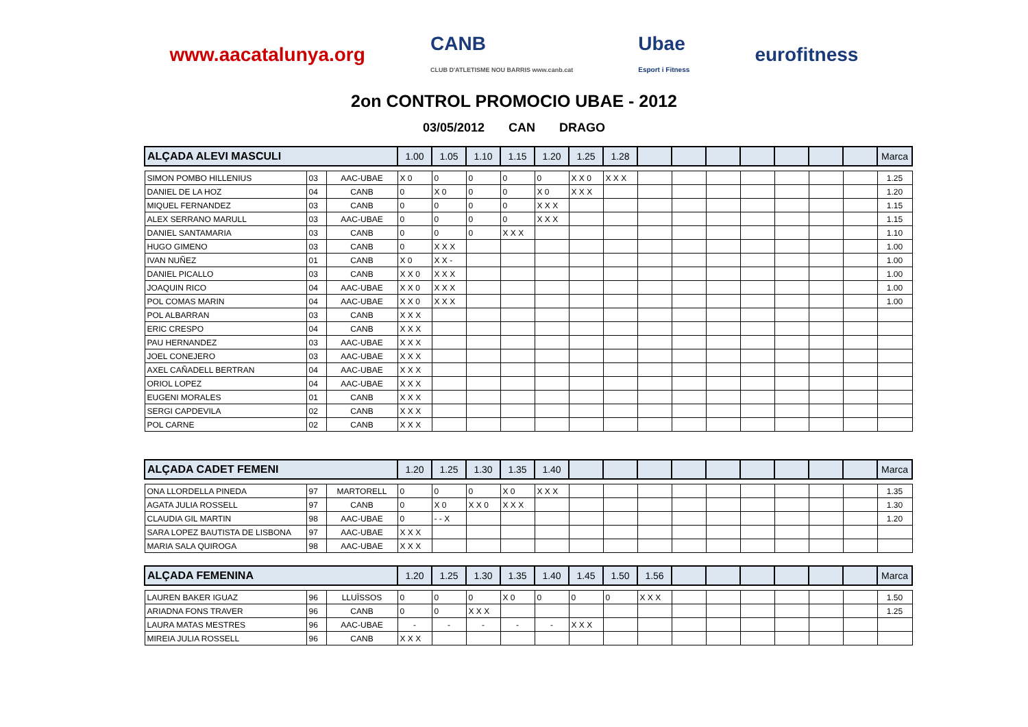www.aacatalunya.org
CANB
CLUB D'ATLETISME NOU BARRIS www.canb.cat
Ubae
Esport i Fitness
eurofitness
2on CONTROL PROMOCIO UBAE - 2012
03/05/2012 CAN DRAGO
| ALÇADA ALEVI MASCULI | | | 1.00 | 1.05 | 1.10 | 1.15 | 1.20 | 1.25 | 1.28 | | | | | | | | Marca |
| --- | --- | --- | --- | --- | --- | --- | --- | --- | --- | --- | --- | --- | --- | --- | --- | --- | --- |
| SIMON POMBO HILLENIUS | 03 | AAC-UBAE | X 0 | 0 | 0 | 0 | 0 | X X 0 | X X X | | | | | | | | 1.25 |
| DANIEL DE LA HOZ | 04 | CANB | 0 | X 0 | 0 | 0 | X 0 | X X X | | | | | | | | | 1.20 |
| MIQUEL FERNANDEZ | 03 | CANB | 0 | 0 | 0 | 0 | X X X | | | | | | | | | | 1.15 |
| ALEX SERRANO MARULL | 03 | AAC-UBAE | 0 | 0 | 0 | 0 | X X X | | | | | | | | | | 1.15 |
| DANIEL SANTAMARIA | 03 | CANB | 0 | 0 | 0 | X X X | | | | | | | | | | | 1.10 |
| HUGO GIMENO | 03 | CANB | 0 | X X X | | | | | | | | | | | | | 1.00 |
| IVAN NUÑEZ | 01 | CANB | X 0 | X X - | | | | | | | | | | | | | 1.00 |
| DANIEL PICALLO | 03 | CANB | X X 0 | X X X | | | | | | | | | | | | | 1.00 |
| JOAQUIN RICO | 04 | AAC-UBAE | X X 0 | X X X | | | | | | | | | | | | | 1.00 |
| POL COMAS MARIN | 04 | AAC-UBAE | X X 0 | X X X | | | | | | | | | | | | | 1.00 |
| POL ALBARRAN | 03 | CANB | X X X | | | | | | | | | | | | | | |
| ERIC CRESPO | 04 | CANB | X X X | | | | | | | | | | | | | | |
| PAU HERNANDEZ | 03 | AAC-UBAE | X X X | | | | | | | | | | | | | | |
| JOEL CONEJERO | 03 | AAC-UBAE | X X X | | | | | | | | | | | | | | |
| AXEL CAÑADELL BERTRAN | 04 | AAC-UBAE | X X X | | | | | | | | | | | | | | |
| ORIOL LOPEZ | 04 | AAC-UBAE | X X X | | | | | | | | | | | | | | |
| EUGENI MORALES | 01 | CANB | X X X | | | | | | | | | | | | | | |
| SERGI CAPDEVILA | 02 | CANB | X X X | | | | | | | | | | | | | | |
| POL CARNE | 02 | CANB | X X X | | | | | | | | | | | | | | |
| ALÇADA CADET FEMENI | | | 1.20 | 1.25 | 1.30 | 1.35 | 1.40 | | | | | | | | | | Marca |
| --- | --- | --- | --- | --- | --- | --- | --- | --- | --- | --- | --- | --- | --- | --- | --- | --- | --- |
| ONA LLORDELLA PINEDA | 97 | MARTORELL | 0 | 0 | 0 | X 0 | X X X | | | | | | | | | | 1.35 |
| AGATA JULIA ROSSELL | 97 | CANB | 0 | X 0 | X X 0 | X X X | | | | | | | | | | | 1.30 |
| CLAUDIA GIL MARTIN | 98 | AAC-UBAE | 0 | - - X | | | | | | | | | | | | | 1.20 |
| SARA LOPEZ BAUTISTA DE LISBONA | 97 | AAC-UBAE | X X X | | | | | | | | | | | | | | |
| MARIA SALA QUIROGA | 98 | AAC-UBAE | X X X | | | | | | | | | | | | | | |
| ALÇADA FEMENINA | | | 1.20 | 1.25 | 1.30 | 1.35 | 1.40 | 1.45 | 1.50 | 1.56 | | | | | | | Marca |
| --- | --- | --- | --- | --- | --- | --- | --- | --- | --- | --- | --- | --- | --- | --- | --- | --- | --- |
| LAUREN BAKER IGUAZ | 96 | LLUÏSSOS | 0 | 0 | 0 | X 0 | 0 | 0 | 0 | X X X | | | | | | | 1.50 |
| ARIADNA FONS TRAVER | 96 | CANB | 0 | 0 | X X X | | | | | | | | | | | | 1.25 |
| LAURA MATAS MESTRES | 96 | AAC-UBAE | - | - | - | - | - | X X X | | | | | | | | | |
| MIREIA JULIA ROSSELL | 96 | CANB | X X X | | | | | | | | | | | | | | |